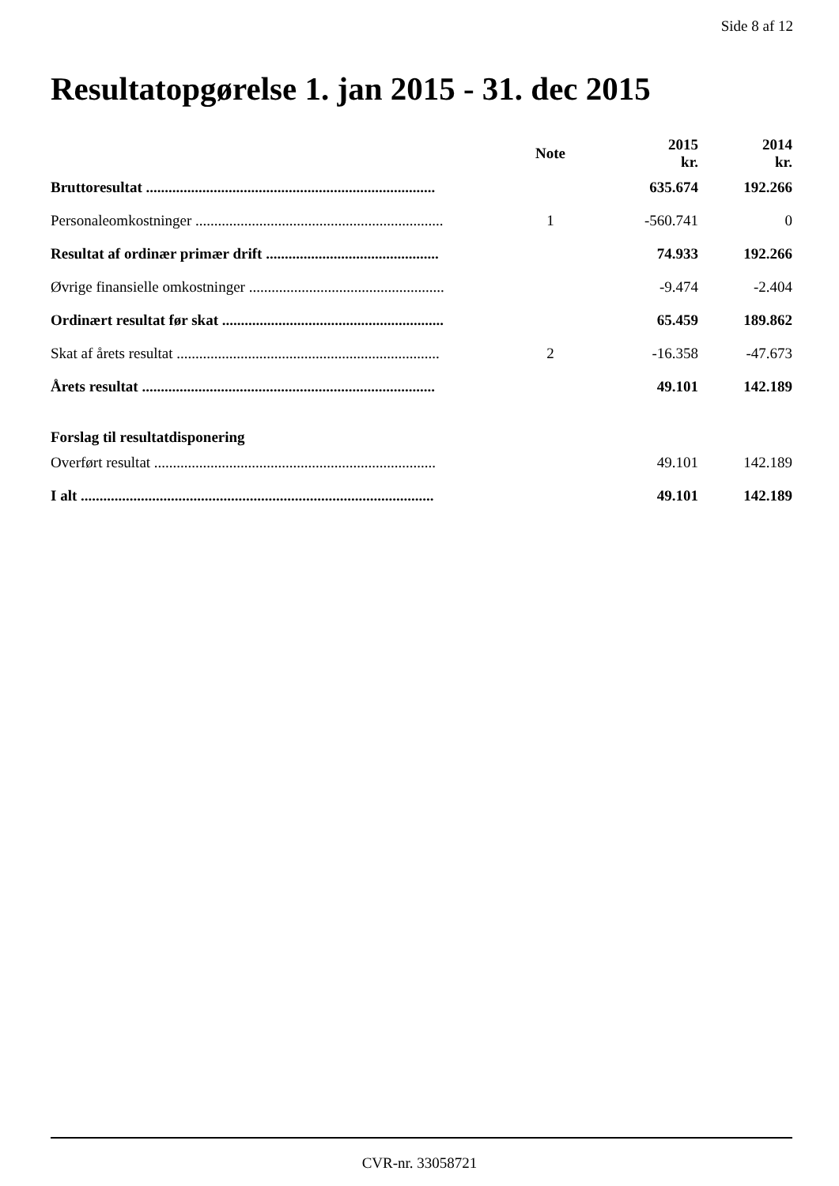Side 8 af 12
Resultatopgørelse 1. jan 2015 - 31. dec 2015
| | Note | 2015 kr. | 2014 kr. |
| --- | --- | --- | --- |
| Bruttoresultat ............................................................................. | | 635.674 | 192.266 |
| Personaleomkostninger .................................................................. | 1 | -560.741 | 0 |
| Resultat af ordinær primær drift .............................................. | | 74.933 | 192.266 |
| Øvrige finansielle omkostninger .................................................... | | -9.474 | -2.404 |
| Ordinært resultat før skat ........................................................... | | 65.459 | 189.862 |
| Skat af årets resultat ...................................................................... | 2 | -16.358 | -47.673 |
| Årets resultat .............................................................................. | | 49.101 | 142.189 |
| Forslag til resultatdisponering | | | |
| Overført resultat ........................................................................... | | 49.101 | 142.189 |
| I alt .............................................................................................. | | 49.101 | 142.189 |
CVR-nr. 33058721